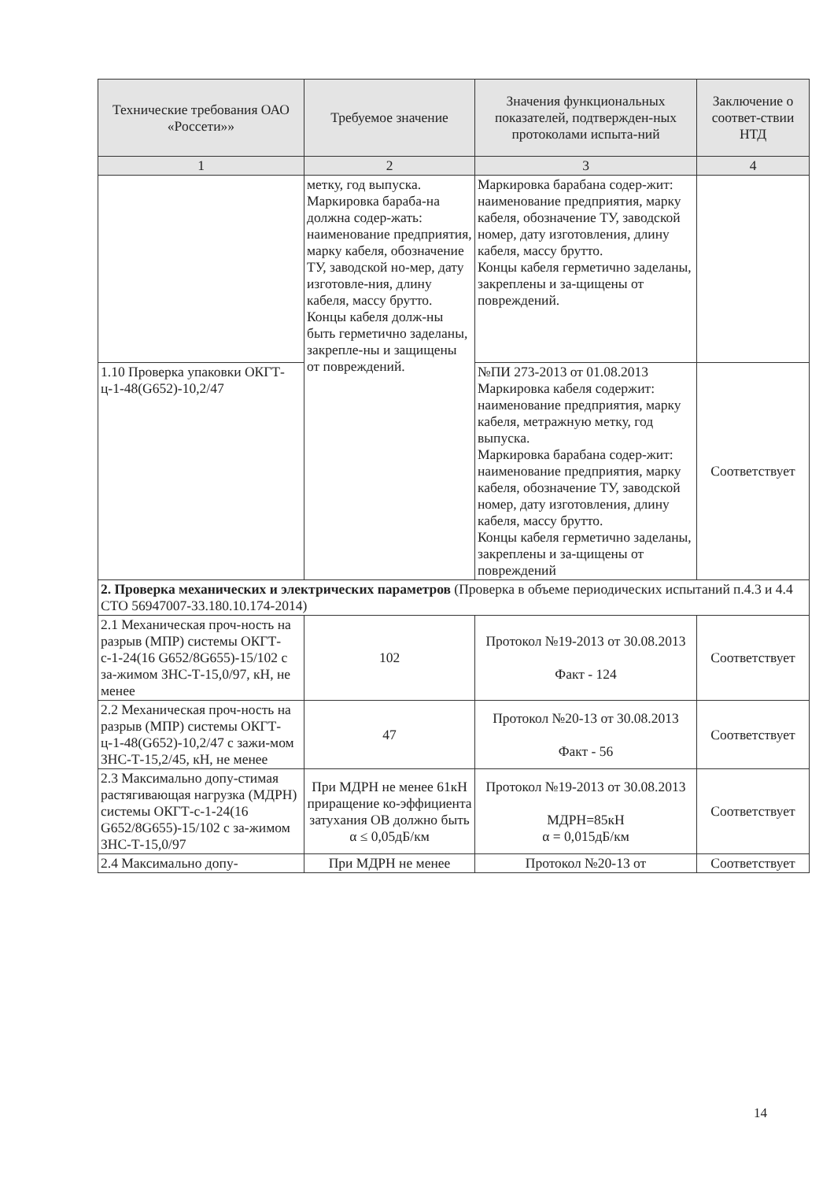| Технические требования ОАО «Россети»» | Требуемое значение | Значения функциональных показателей, подтвержден-ных протоколами испыта-ний | Заключение о соответ-ствии НТД |
| --- | --- | --- | --- |
| 1 | 2 | 3 | 4 |
| | метку, год выпуска. Маркировка бараба-на должна содер-жать: наименование предприятия, марку кабеля, обозначение ТУ, заводской но-мер, дату изготовле-ния, длину кабеля, массу брутто. Концы кабеля долж-ны быть герметично заделаны, закрепле-ны и защищены от повреждений. | Маркировка барабана содер-жит: наименование предприятия, марку кабеля, обозначение ТУ, заводской номер, дату изготовления, длину кабеля, массу брутто. Концы кабеля герметично заделаны, закреплены и за-щищены от повреждений. | |
| 1.10 Проверка упаковки ОКГТ-ц-1-48(G652)-10,2/47 | | №ПИ 273-2013 от 01.08.2013 Маркировка кабеля содержит: наименование предприятия, марку кабеля, метражную метку, год выпуска. Маркировка барабана содер-жит: наименование предприятия, марку кабеля, обозначение ТУ, заводской номер, дату изготовления, длину кабеля, массу брутто. Концы кабеля герметично заделаны, закреплены и за-щищены от повреждений | Соответствует |
| 2. Проверка механических и электрических параметров (Проверка в объеме периодических испытаний п.4.3 и 4.4 СТО 56947007-33.180.10.174-2014) | | | |
| 2.1 Механическая проч-ность на разрыв (МПР) системы ОКГТ-с-1-24(16 G652/8G655)-15/102 с за-жимом ЗНС-Т-15,0/97, кН, не менее | 102 | Протокол №19-2013 от 30.08.2013 Факт - 124 | Соответствует |
| 2.2 Механическая проч-ность на разрыв (МПР) системы ОКГТ-ц-1-48(G652)-10,2/47 с зажи-мом ЗНС-Т-15,2/45, кН, не менее | 47 | Протокол №20-13 от 30.08.2013 Факт - 56 | Соответствует |
| 2.3 Максимально допу-стимая растягивающая нагрузка (МДРН) системы ОКГТ-с-1-24(16 G652/8G655)-15/102 с за-жимом ЗНС-Т-15,0/97 | При МДРН не менее 61кН приращение ко-эффициента затухания ОВ должно быть α ≤ 0,05дБ/км | Протокол №19-2013 от 30.08.2013 МДРН=85кН α = 0,015дБ/км | Соответствует |
| 2.4 Максимально допу- | При МДРН не менее | Протокол №20-13 от | Соответствует |
14